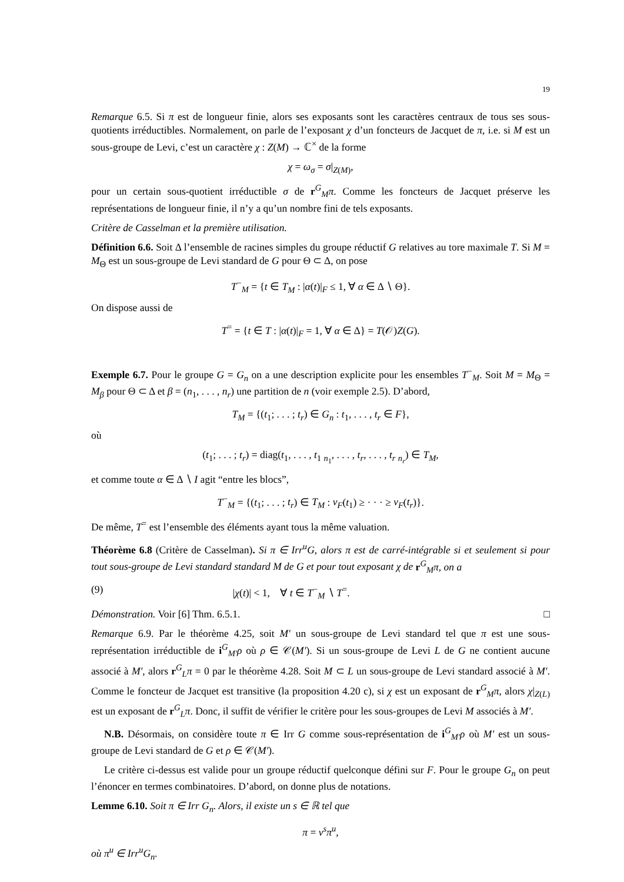19
Remarque 6.5. Si π est de longueur finie, alors ses exposants sont les caractères centraux de tous ses sous-quotients irréductibles. Normalement, on parle de l’exposant χ d’un foncteurs de Jacquet de π, i.e. si M est un sous-groupe de Levi, c’est un caractère χ : Z(M) → ℂ<sup>×</sup> de la forme
χ = ω<sub>σ</sub> = σ|<sub>Z(M)</sub>,
pour un certain sous-quotient irréductible σ de r<sup>G</sup><sub>M</sub>π. Comme les foncteurs de Jacquet préserve les représentations de longueur finie, il n’y a qu’un nombre fini de tels exposants.
Critère de Casselman et la première utilisation.
Définition 6.6. Soit Δ l’ensemble de racines simples du groupe réductif G relatives au tore maximale T. Si M = M<sub>Θ</sub> est un sous-groupe de Levi standard de G pour Θ ⊂ Δ, on pose
T<sup>−</sup><sub>M</sub> = {t ∈ T<sub>M</sub> : |α(t)|<sub>F</sub> ≤ 1, ∀ α ∈ Δ ∖ Θ}.
On dispose aussi de
T<sup>=</sup> = {t ∈ T : |α(t)|<sub>F</sub> = 1, ∀ α ∈ Δ} = T(𝒪)Z(G).
Exemple 6.7. Pour le groupe G = G<sub>n</sub> on a une description explicite pour les ensembles T<sup>−</sup><sub>M</sub>. Soit M = M<sub>Θ</sub> = M<sub>β</sub> pour Θ ⊂ Δ et β = (n<sub>1</sub>, . . . , n<sub>r</sub>) une partition de n (voir exemple 2.5). D’abord,
T<sub>M</sub> = {(t<sub>1</sub>; . . . ; t<sub>r</sub>) ∈ G<sub>n</sub> : t<sub>1</sub>, . . . , t<sub>r</sub> ∈ F},
où
(t<sub>1</sub>; . . . ; t<sub>r</sub>) = diag(t<sub>1</sub>, . . . , t<sub>1</sub> <sub>n<sub>1</sub></sub>, . . . , t<sub>r</sub>, . . . , t<sub>r</sub> <sub>n<sub>r</sub></sub>) ∈ T<sub>M</sub>,
et comme toute α ∈ Δ ∖ I agit “entre les blocs”,
T<sup>−</sup><sub>M</sub> = {(t<sub>1</sub>; . . . ; t<sub>r</sub>) ∈ T<sub>M</sub> : v<sub>F</sub>(t<sub>1</sub>) ≥ · · · ≥ v<sub>F</sub>(t<sub>r</sub>)}.
De même, T<sup>=</sup> est l’ensemble des éléments ayant tous la même valuation.
Théorème 6.8 (Critère de Casselman). Si π ∈ Irr<sup>u</sup>G, alors π est de carré-intégrable si et seulement si pour tout sous-groupe de Levi standard standard M de G et pour tout exposant χ de r<sup>G</sup><sub>M</sub>π, on a
(9) |χ(t)| < 1, ∀ t ∈ T<sup>−</sup><sub>M</sub> ∖ T<sup>=</sup>.
Démonstration. Voir [6] Thm. 6.5.1. □
Remarque 6.9. Par le théorème 4.25, soit M′ un sous-groupe de Levi standard tel que π est une sous-représentation irréductible de i<sup>G</sup><sub>M′</sub>ρ où ρ ∈ 𝒞(M′). Si un sous-groupe de Levi L de G ne contient aucune associé à M′, alors r<sup>G</sup><sub>L</sub>π = 0 par le théorème 4.28. Soit M ⊂ L un sous-groupe de Levi standard associé à M′. Comme le foncteur de Jacquet est transitive (la proposition 4.20 c), si χ est un exposant de r<sup>G</sup><sub>M</sub>π, alors χ|<sub>Z(L)</sub> est un exposant de r<sup>G</sup><sub>L</sub>π. Donc, il suffit de vérifier le critère pour les sous-groupes de Levi M associés à M′.
N.B. Désormais, on considère toute π ∈ Irr G comme sous-représentation de i<sup>G</sup><sub>M′</sub>ρ où M′ est un sous-groupe de Levi standard de G et ρ ∈ 𝒞(M′).
Le critère ci-dessus est valide pour un groupe réductif quelconque défini sur F. Pour le groupe G<sub>n</sub> on peut l’énoncer en termes combinatoires. D’abord, on donne plus de notations.
Lemme 6.10. Soit π ∈ Irr G<sub>n</sub>. Alors, il existe un s ∈ ℝ tel que
π = ν<sup>s</sup>π<sup>u</sup>,
où π<sup>u</sup> ∈ Irr<sup>u</sup>G<sub>n</sub>.